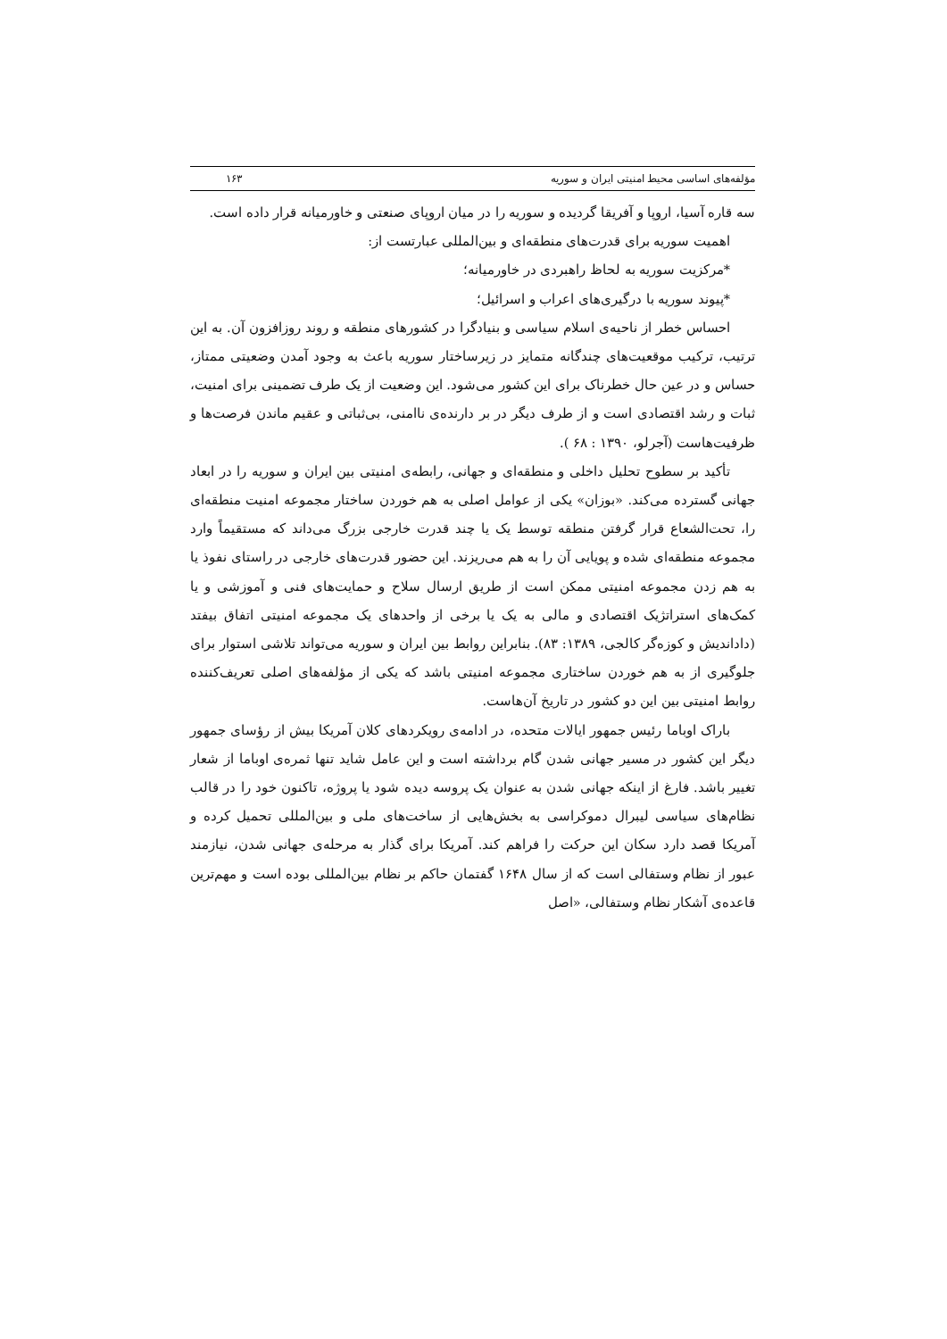مؤلفه‌های اساسی محیط امنیتی ایران و سوریه ۱۶۳
سه قاره آسیا، اروپا و آفریقا گردیده و سوریه را در میان اروپای صنعتی و خاورمیانه قرار داده است.
اهمیت سوریه برای قدرت‌های منطقه‌ای و بین‌المللی عبارتست از:
*مرکزیت سوریه به لحاظ راهبردی در خاورمیانه؛
*پیوند سوریه با درگیری‌های اعراب و اسرائیل؛
احساس خطر از ناحیه‌ی اسلام سیاسی و بنیادگرا در کشورهای منطقه و روند روزافزون آن. به این ترتیب، ترکیب موقعیت‌های چندگانه متمایز در زیرساختار سوریه باعث به وجود آمدن وضعیتی ممتاز، حساس و در عین حال خطرناک برای این کشور می‌شود. این وضعیت از یک طرف تضمینی برای امنیت، ثبات و رشد اقتصادی است و از طرف دیگر در بر دارنده‌ی ناامنی، بی‌ثباتی و عقیم ماندن فرصت‌ها و ظرفیت‌هاست (آجرلو، ۱۳۹۰ : ۶۸ ).
تأکید بر سطوح تحلیل داخلی و منطقه‌ای و جهانی، رابطه‌ی امنیتی بین ایران و سوریه را در ابعاد جهانی گسترده می‌کند. «بوزان» یکی از عوامل اصلی به هم خوردن ساختار مجموعه امنیت منطقه‌ای را، تحت‌الشعاع قرار گرفتن منطقه توسط یک یا چند قدرت خارجی بزرگ می‌داند که مستقیماً وارد مجموعه منطقه‌ای شده و پویایی آن را به هم می‌ریزند. این حضور قدرت‌های خارجی در راستای نفوذ یا به هم زدن مجموعه امنیتی ممکن است از طریق ارسال سلاح و حمایت‌های فنی و آموزشی و یا کمک‌های استراتژیک اقتصادی و مالی به یک یا برخی از واحدهای یک مجموعه امنیتی اتفاق بیفتد (دادانديش و کوزه‌گر کالجی، ۱۳۸۹: ۸۳). بنابراین روابط بین ایران و سوریه می‌تواند تلاشی استوار برای جلوگیری از به هم خوردن ساختاری مجموعه امنیتی باشد که یکی از مؤلفه‌های اصلی تعریف‌کننده روابط امنیتی بین این دو کشور در تاریخ آن‌هاست.
باراک اوباما رئیس جمهور ایالات متحده، در ادامه‌ی رویکردهای کلان آمریکا بیش از رؤسای جمهور دیگر این کشور در مسیر جهانی شدن گام برداشته است و این عامل شاید تنها ثمره‌ی اوباما از شعار تغییر باشد. فارغ از اینکه جهانی شدن به عنوان یک پروسه دیده شود یا پروژه، تاکنون خود را در قالب نظام‌های سیاسی لیبرال دموکراسی به بخش‌هایی از ساخت‌های ملی و بین‌المللی تحمیل کرده و آمریکا قصد دارد سکان این حرکت را فراهم کند. آمریکا برای گذار به مرحله‌ی جهانی شدن، نیازمند عبور از نظام وستفالی است که از سال ۱۶۴۸ گفتمان حاکم بر نظام بین‌المللی بوده است و مهم‌ترین قاعده‌ی آشکار نظام وستفالی، «اصل